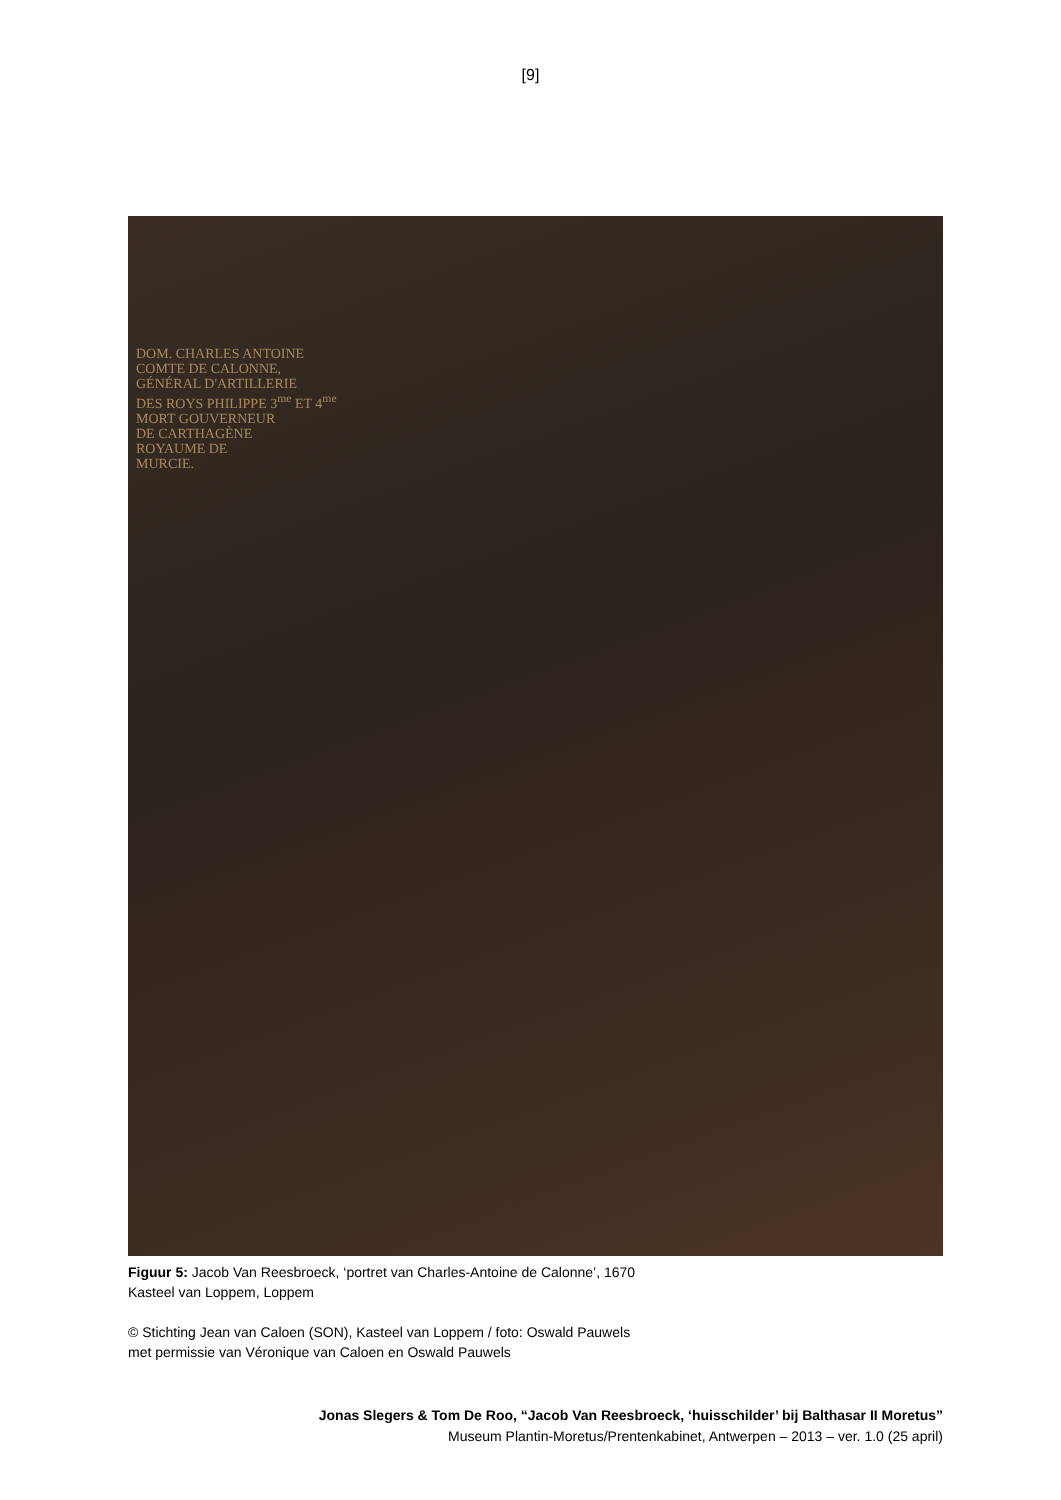[9]
DOM. CHARLES ANTOINE
COMTE DE CALONNE,
GÉNÉRAL D'ARTILLERIE
DES ROYS PHILIPPE 3<sup>me</sup> ET 4<sup>me</sup>
MORT GOUVERNEUR
DE CARTHAGÈNE
ROYAUME DE
MURCIE.
Figuur 5: Jacob Van Reesbroeck, ‘portret van Charles-Antoine de Calonne’, 1670
Kasteel van Loppem, Loppem
© Stichting Jean van Caloen (SON), Kasteel van Loppem / foto: Oswald Pauwels
met permissie van Véronique van Caloen en Oswald Pauwels
Jonas Slegers & Tom De Roo, “Jacob Van Reesbroeck, ‘huisschilder’ bij Balthasar II Moretus”
Museum Plantin-Moretus/Prentenkabinet, Antwerpen – 2013 – ver. 1.0 (25 april)